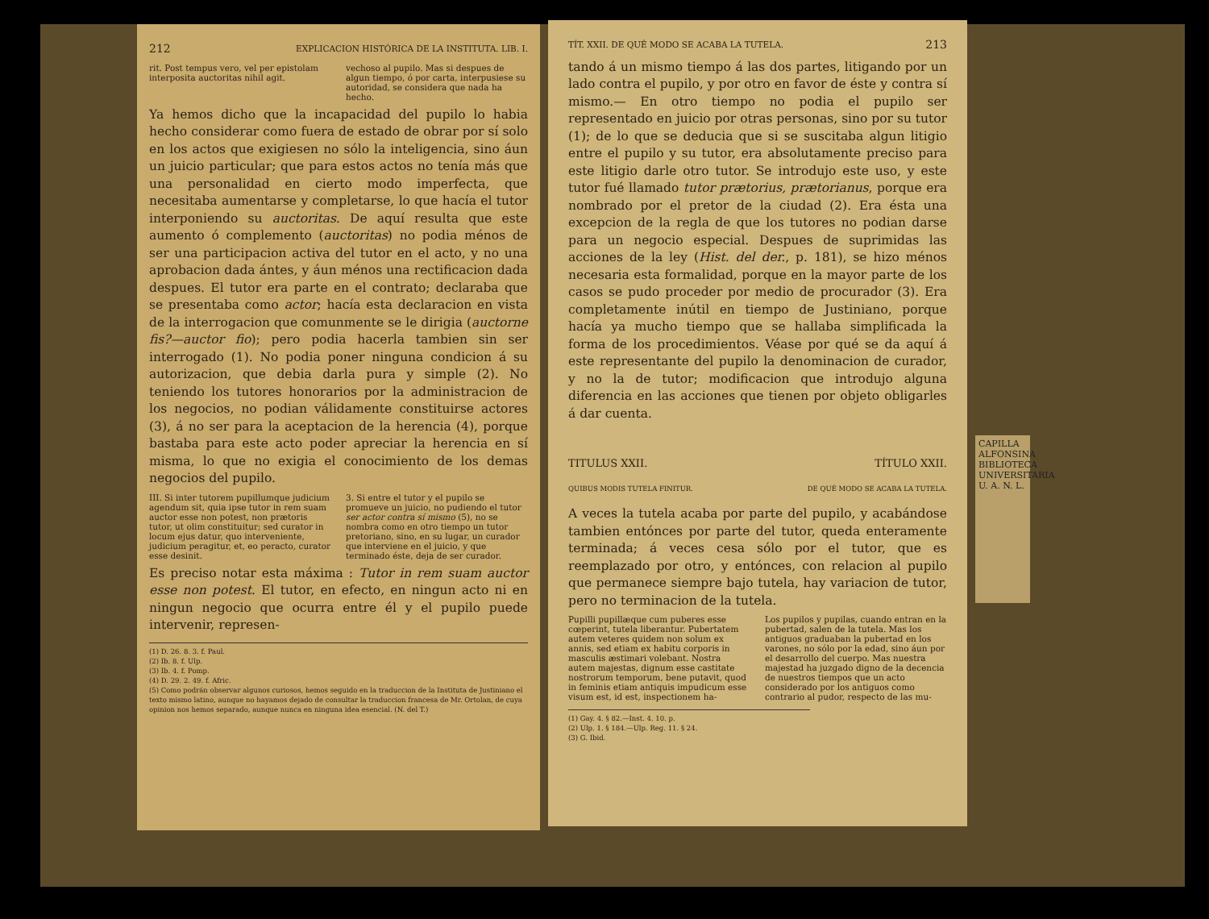212 EXPLICACION HISTÓRICA DE LA INSTITUTA. LIB. I.
rit. Post tempus vero, vel per epistolam interposita auctoritas nihil agit.
vechoso al pupilo. Mas si despues de algun tiempo, ó por carta, interpusiese su autoridad, se considera que nada ha hecho.
Ya hemos dicho que la incapacidad del pupilo lo habia hecho considerar como fuera de estado de obrar por sí solo en los actos que exigiesen no sólo la inteligencia, sino áun un juicio particular; que para estos actos no tenía más que una personalidad en cierto modo imperfecta, que necesitaba aumentarse y completarse, lo que hacía el tutor interponiendo su auctoritas. De aquí resulta que este aumento ó complemento (auctoritas) no podia ménos de ser una participacion activa del tutor en el acto, y no una aprobacion dada ántes, y áun ménos una rectificacion dada despues. El tutor era parte en el contrato; declaraba que se presentaba como actor; hacía esta declaracion en vista de la interrogacion que comunmente se le dirigia (auctorne fis?—auctor fio); pero podia hacerla tambien sin ser interrogado (1). No podia poner ninguna condicion á su autorizacion, que debia darla pura y simple (2). No teniendo los tutores honorarios por la administracion de los negocios, no podian válidamente constituirse actores (3), á no ser para la aceptacion de la herencia (4), porque bastaba para este acto poder apreciar la herencia en sí misma, lo que no exigia el conocimiento de los demas negocios del pupilo.
III. Si inter tutorem pupillumque judicium agendum sit, quia ipse tutor in rem suam auctor esse non potest, non prætoris tutor, ut olim constituitur; sed curator in locum ejus datur, quo interveniente, judicium peragitur, et, eo peracto, curator esse desinit.
3. Si entre el tutor y el pupilo se promueve un juicio, no pudiendo el tutor ser actor contra sí mismo (5), no se nombra como en otro tiempo un tutor pretoriano, sino, en su lugar, un curador que interviene en el juicio, y que terminado éste, deja de ser curador.
Es preciso notar esta máxima : Tutor in rem suam auctor esse non potest. El tutor, en efecto, en ningun acto ni en ningun negocio que ocurra entre él y el pupilo puede intervenir, represen-
(1) D. 26. 8. 3. f. Paul.
(2) Ib. 8. f. Ulp.
(3) Ib. 4. f. Pomp.
(4) D. 29. 2. 49. f. Afric.
(5) Como podrán observar algunos curiosos, hemos seguido en la traduccion de la Instituta de Justiniano el texto mismo latino, aunque no hayamos dejado de consultar la traduccion francesa de Mr. Ortolan, de cuya opinion nos hemos separado, aunque nunca en ninguna idea esencial. (N. del T.)
TÍT. XXII. DE QUÉ MODO SE ACABA LA TUTELA. 213
tando á un mismo tiempo á las dos partes, litigando por un lado contra el pupilo, y por otro en favor de éste y contra sí mismo.— En otro tiempo no podia el pupilo ser representado en juicio por otras personas, sino por su tutor (1); de lo que se deducia que si se suscitaba algun litigio entre el pupilo y su tutor, era absolutamente preciso para este litigio darle otro tutor. Se introdujo este uso, y este tutor fué llamado tutor prætorius, prætorianus, porque era nombrado por el pretor de la ciudad (2). Era ésta una excepcion de la regla de que los tutores no podian darse para un negocio especial. Despues de suprimidas las acciones de la ley (Hist. del der., p. 181), se hizo ménos necesaria esta formalidad, porque en la mayor parte de los casos se pudo proceder por medio de procurador (3). Era completamente inútil en tiempo de Justiniano, porque hacía ya mucho tiempo que se hallaba simplificada la forma de los procedimientos. Véase por qué se da aquí á este representante del pupilo la denominacion de curador, y no la de tutor; modificacion que introdujo alguna diferencia en las acciones que tienen por objeto obligarles á dar cuenta.
TITULUS XXII. TÍTULO XXII.
QUIBUS MODIS TUTELA FINITUR. DE QUÉ MODO SE ACABA LA TUTELA.
A veces la tutela acaba por parte del pupilo, y acabándose tambien entónces por parte del tutor, queda enteramente terminada; á veces cesa sólo por el tutor, que es reemplazado por otro, y entónces, con relacion al pupilo que permanece siempre bajo tutela, hay variacion de tutor, pero no terminacion de la tutela.
Pupilli pupillæque cum puberes esse cœperint, tutela liberantur. Pubertatem autem veteres quidem non solum ex annis, sed etiam ex habitu corporis in masculis æstimari volebant. Nostra autem majestas, dignum esse castitate nostrorum temporum, bene putavit, quod in feminis etiam antiquis impudicum esse visum est, id est, inspectionem ha-
Los pupilos y pupilas, cuando entran en la pubertad, salen de la tutela. Mas los antiguos graduaban la pubertad en los varones, no sólo por la edad, sino áun por el desarrollo del cuerpo. Mas nuestra majestad ha juzgado digno de la decencia de nuestros tiempos que un acto considerado por los antiguos como contrario al pudor, respecto de las mu-
(1) Gay. 4. § 82.—Inst. 4. 10. p.
(2) Ulp. 1. § 184.—Ulp. Reg. 11. § 24.
(3) G. Ibid.
CAPILLA ALFONSINA BIBLIOTECA UNIVERSITARIA U. A. N. L.